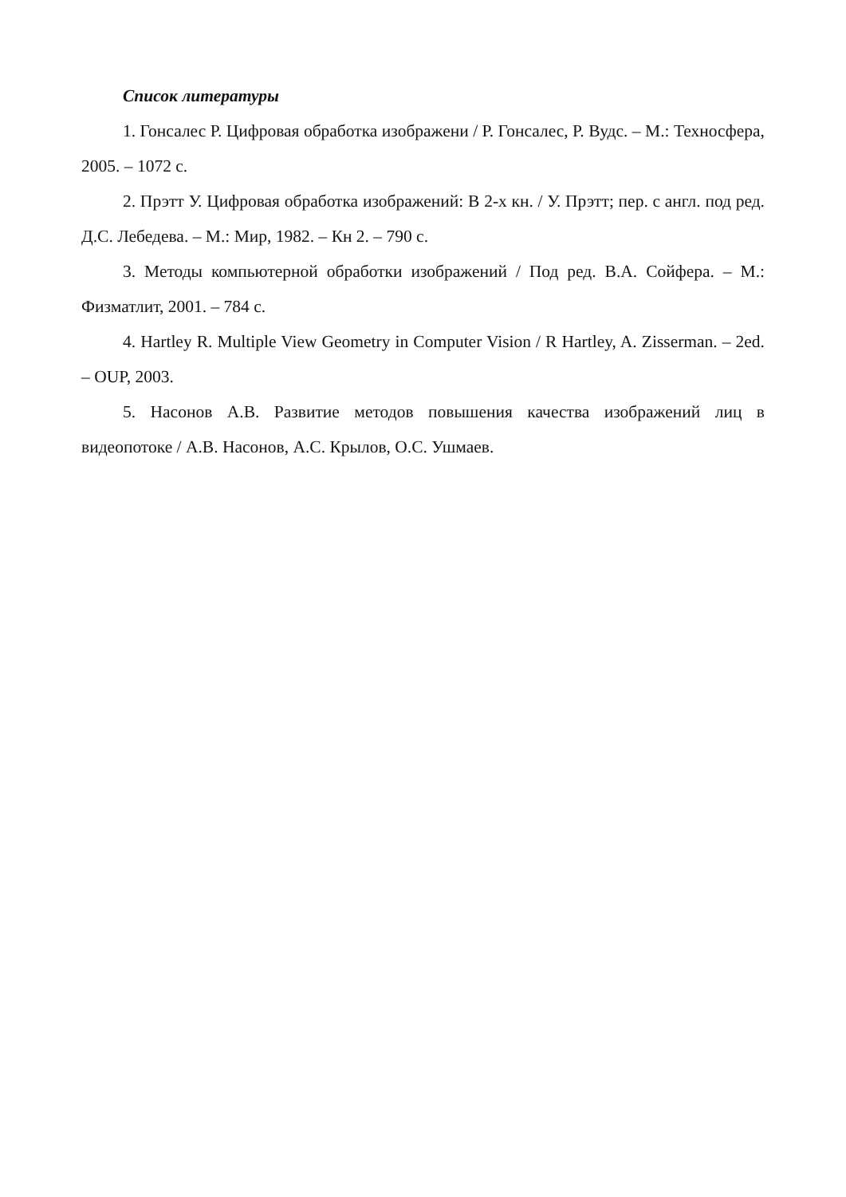Список литературы
1. Гонсалес Р. Цифровая обработка изображени / Р. Гонсалес, Р. Вудс. – М.: Техносфера, 2005. – 1072 с.
2. Прэтт У. Цифровая обработка изображений: В 2-х кн. / У. Прэтт; пер. с англ. под ред. Д.С. Лебедева. – М.: Мир, 1982. – Кн 2. – 790 с.
3. Методы компьютерной обработки изображений / Под ред. В.А. Сойфера. – М.: Физматлит, 2001. – 784 с.
4. Hartley R. Multiple View Geometry in Computer Vision / R Hartley, A. Zisserman. – 2ed. – OUP, 2003.
5. Насонов А.В. Развитие методов повышения качества изображений лиц в видеопотоке / А.В. Насонов, А.С. Крылов, О.С. Ушмаев.